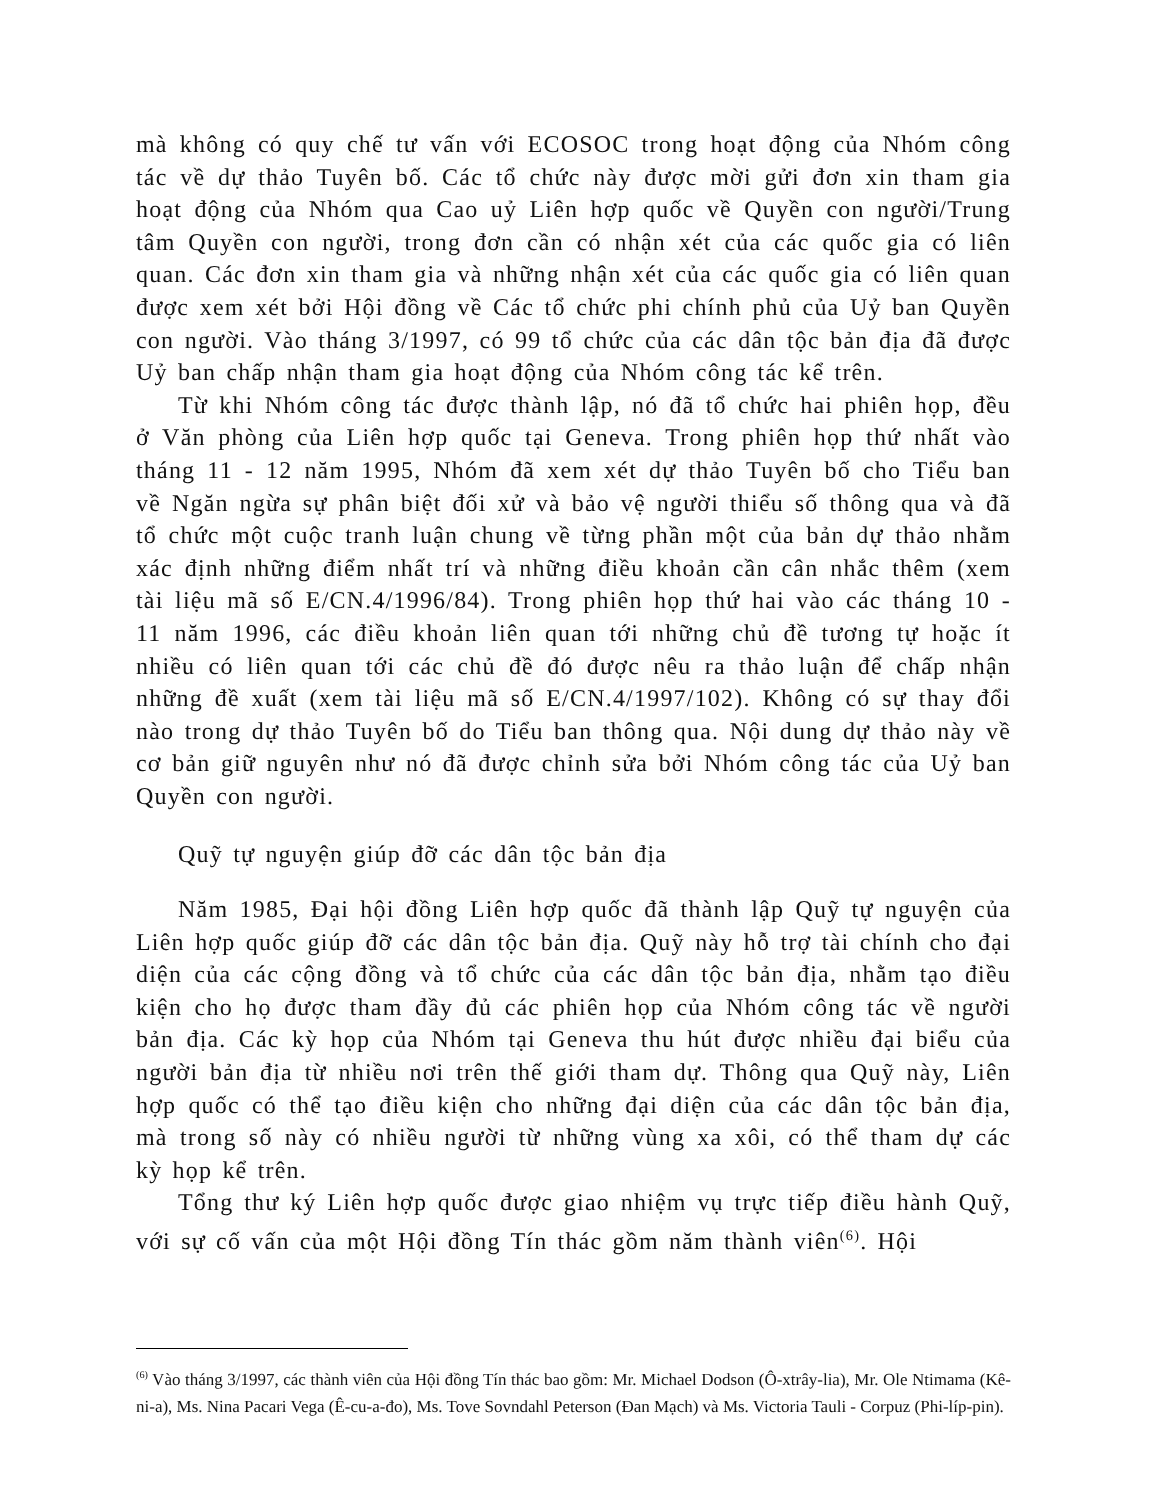mà không có quy chế tư vấn với ECOSOC trong hoạt động của Nhóm công tác về dự thảo Tuyên bố. Các tổ chức này được mời gửi đơn xin tham gia hoạt động của Nhóm qua Cao uỷ Liên hợp quốc về Quyền con người/Trung tâm Quyền con người, trong đơn cần có nhận xét của các quốc gia có liên quan. Các đơn xin tham gia và những nhận xét của các quốc gia có liên quan được xem xét bởi Hội đồng về Các tổ chức phi chính phủ của Uỷ ban Quyền con người. Vào tháng 3/1997, có 99 tổ chức của các dân tộc bản địa đã được Uỷ ban chấp nhận tham gia hoạt động của Nhóm công tác kể trên.
Từ khi Nhóm công tác được thành lập, nó đã tổ chức hai phiên họp, đều ở Văn phòng của Liên hợp quốc tại Geneva. Trong phiên họp thứ nhất vào tháng 11 - 12 năm 1995, Nhóm đã xem xét dự thảo Tuyên bố cho Tiểu ban về Ngăn ngừa sự phân biệt đối xử và bảo vệ người thiểu số thông qua và đã tổ chức một cuộc tranh luận chung về từng phần một của bản dự thảo nhằm xác định những điểm nhất trí và những điều khoản cần cân nhắc thêm (xem tài liệu mã số E/CN.4/1996/84). Trong phiên họp thứ hai vào các tháng 10 - 11 năm 1996, các điều khoản liên quan tới những chủ đề tương tự hoặc ít nhiều có liên quan tới các chủ đề đó được nêu ra thảo luận để chấp nhận những đề xuất (xem tài liệu mã số E/CN.4/1997/102). Không có sự thay đổi nào trong dự thảo Tuyên bố do Tiểu ban thông qua. Nội dung dự thảo này về cơ bản giữ nguyên như nó đã được chỉnh sửa bởi Nhóm công tác của Uỷ ban Quyền con người.
Quỹ tự nguyện giúp đỡ các dân tộc bản địa
Năm 1985, Đại hội đồng Liên hợp quốc đã thành lập Quỹ tự nguyện của Liên hợp quốc giúp đỡ các dân tộc bản địa. Quỹ này hỗ trợ tài chính cho đại diện của các cộng đồng và tổ chức của các dân tộc bản địa, nhằm tạo điều kiện cho họ được tham đầy đủ các phiên họp của Nhóm công tác về người bản địa. Các kỳ họp của Nhóm tại Geneva thu hút được nhiều đại biểu của người bản địa từ nhiều nơi trên thế giới tham dự. Thông qua Quỹ này, Liên hợp quốc có thể tạo điều kiện cho những đại diện của các dân tộc bản địa, mà trong số này có nhiều người từ những vùng xa xôi, có thể tham dự các kỳ họp kể trên.
Tổng thư ký Liên hợp quốc được giao nhiệm vụ trực tiếp điều hành Quỹ, với sự cố vấn của một Hội đồng Tín thác gồm năm thành viên<sup>(6)</sup>. Hội
<sup>(6)</sup> Vào tháng 3/1997, các thành viên của Hội đồng Tín thác bao gồm: Mr. Michael Dodson (Ô-xtrây-lia), Mr. Ole Ntimama (Kê-ni-a), Ms. Nina Pacari Vega (Ê-cu-a-đo), Ms. Tove Sovndahl Peterson (Đan Mạch) và Ms. Victoria Tauli - Corpuz (Phi-líp-pin).